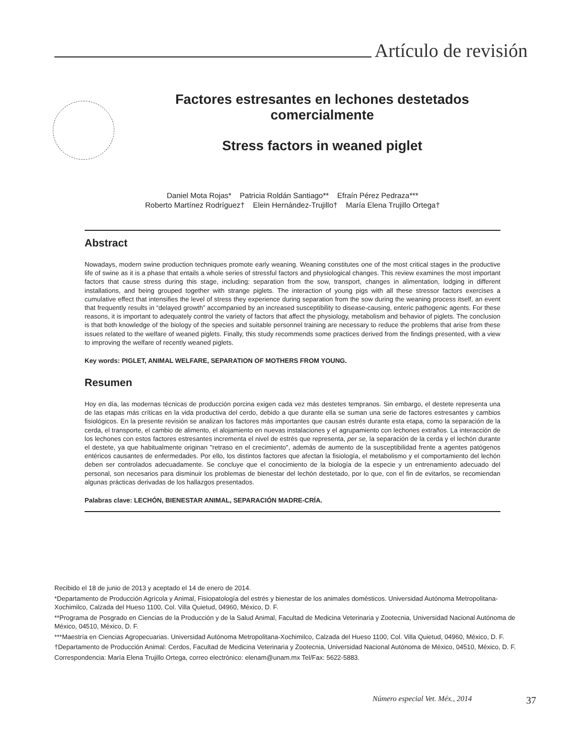Artículo de revisión
Factores estresantes en lechones destetados comercialmente
Stress factors in weaned piglet
Daniel Mota Rojas* Patricia Roldán Santiago** Efraín Pérez Pedraza***
Roberto Martínez Rodríguez† Elein Hernández-Trujillo† María Elena Trujillo Ortega†
Abstract
Nowadays, modern swine production techniques promote early weaning. Weaning constitutes one of the most critical stages in the productive life of swine as it is a phase that entails a whole series of stressful factors and physiological changes. This review examines the most important factors that cause stress during this stage, including: separation from the sow, transport, changes in alimentation, lodging in different installations, and being grouped together with strange piglets. The interaction of young pigs with all these stressor factors exercises a cumulative effect that intensifies the level of stress they experience during separation from the sow during the weaning process itself, an event that frequently results in “delayed growth” accompanied by an increased susceptibility to disease-causing, enteric pathogenic agents. For these reasons, it is important to adequately control the variety of factors that affect the physiology, metabolism and behavior of piglets. The conclusion is that both knowledge of the biology of the species and suitable personnel training are necessary to reduce the problems that arise from these issues related to the welfare of weaned piglets. Finally, this study recommends some practices derived from the findings presented, with a view to improving the welfare of recently weaned piglets.
Key words: PIGLET, ANIMAL WELFARE, SEPARATION OF MOTHERS FROM YOUNG.
Resumen
Hoy en día, las modernas técnicas de producción porcina exigen cada vez más destetes tempranos. Sin embargo, el destete representa una de las etapas más críticas en la vida productiva del cerdo, debido a que durante ella se suman una serie de factores estresantes y cambios fisiológicos. En la presente revisión se analizan los factores más importantes que causan estrés durante esta etapa, como la separación de la cerda, el transporte, el cambio de alimento, el alojamiento en nuevas instalaciones y el agrupamiento con lechones extraños. La interacción de los lechones con estos factores estresantes incrementa el nivel de estrés que representa, per se, la separación de la cerda y el lechón durante el destete, ya que habitualmente originan "retraso en el crecimiento", además de aumento de la susceptibilidad frente a agentes patógenos entéricos causantes de enfermedades. Por ello, los distintos factores que afectan la fisiología, el metabolismo y el comportamiento del lechón deben ser controlados adecuadamente. Se concluye que el conocimiento de la biología de la especie y un entrenamiento adecuado del personal, son necesarios para disminuir los problemas de bienestar del lechón destetado, por lo que, con el fin de evitarlos, se recomiendan algunas prácticas derivadas de los hallazgos presentados.
Palabras clave: LECHÓN, BIENESTAR ANIMAL, SEPARACIÓN MADRE-CRÍA.
Recibido el 18 de junio de 2013 y aceptado el 14 de enero de 2014.
*Departamento de Producción Agrícola y Animal, Fisiopatología del estrés y bienestar de los animales domésticos. Universidad Autónoma Metropolitana-Xochimilco, Calzada del Hueso 1100, Col. Villa Quietud, 04960, México, D. F.
**Programa de Posgrado en Ciencias de la Producción y de la Salud Animal, Facultad de Medicina Veterinaria y Zootecnia, Universidad Nacional Autónoma de México, 04510, México, D. F.
***Maestría en Ciencias Agropecuarias. Universidad Autónoma Metropolitana-Xochimilco, Calzada del Hueso 1100, Col. Villa Quietud, 04960, México, D. F.
†Departamento de Producción Animal: Cerdos, Facultad de Medicina Veterinaria y Zootecnia, Universidad Nacional Autónoma de México, 04510, México, D. F.
Correspondencia: María Elena Trujillo Ortega, correo electrónico: elenam@unam.mx Tel/Fax: 5622-5883.
Número especial Vet. Méx., 2014 37